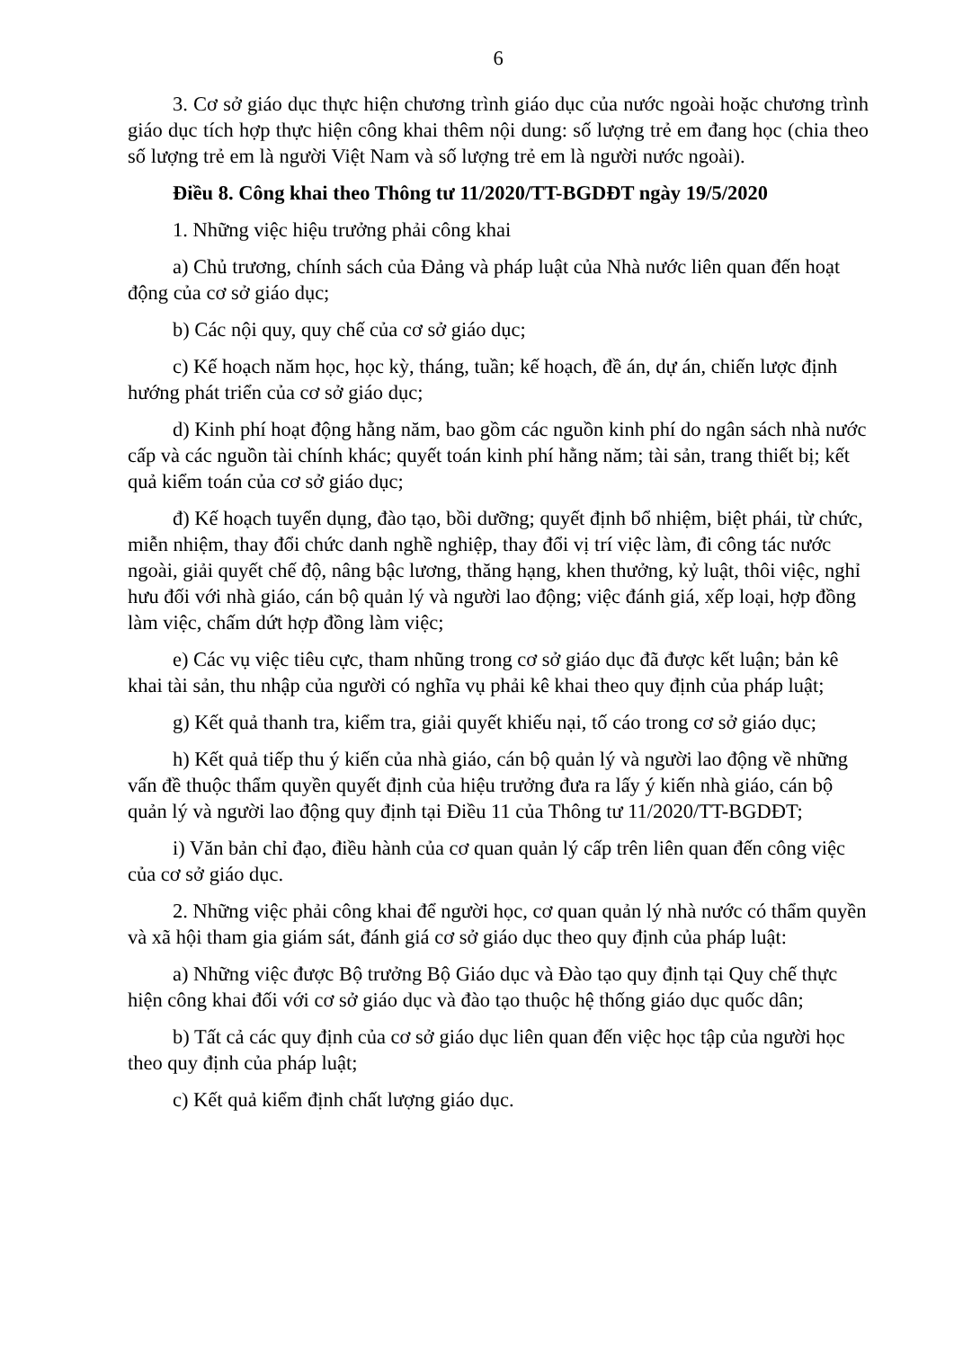6
3. Cơ sở giáo dục thực hiện chương trình giáo dục của nước ngoài hoặc chương trình giáo dục tích hợp thực hiện công khai thêm nội dung: số lượng trẻ em đang học (chia theo số lượng trẻ em là người Việt Nam và số lượng trẻ em là người nước ngoài).
Điều 8. Công khai theo Thông tư 11/2020/TT-BGDĐT ngày 19/5/2020
1. Những việc hiệu trưởng phải công khai
a) Chủ trương, chính sách của Đảng và pháp luật của Nhà nước liên quan đến hoạt động của cơ sở giáo dục;
b) Các nội quy, quy chế của cơ sở giáo dục;
c) Kế hoạch năm học, học kỳ, tháng, tuần; kế hoạch, đề án, dự án, chiến lược định hướng phát triển của cơ sở giáo dục;
d) Kinh phí hoạt động hằng năm, bao gồm các nguồn kinh phí do ngân sách nhà nước cấp và các nguồn tài chính khác; quyết toán kinh phí hằng năm; tài sản, trang thiết bị; kết quả kiểm toán của cơ sở giáo dục;
đ) Kế hoạch tuyển dụng, đào tạo, bồi dưỡng; quyết định bổ nhiệm, biệt phái, từ chức, miễn nhiệm, thay đổi chức danh nghề nghiệp, thay đổi vị trí việc làm, đi công tác nước ngoài, giải quyết chế độ, nâng bậc lương, thăng hạng, khen thưởng, kỷ luật, thôi việc, nghỉ hưu đối với nhà giáo, cán bộ quản lý và người lao động; việc đánh giá, xếp loại, hợp đồng làm việc, chấm dứt hợp đồng làm việc;
e) Các vụ việc tiêu cực, tham nhũng trong cơ sở giáo dục đã được kết luận; bản kê khai tài sản, thu nhập của người có nghĩa vụ phải kê khai theo quy định của pháp luật;
g) Kết quả thanh tra, kiểm tra, giải quyết khiếu nại, tố cáo trong cơ sở giáo dục;
h) Kết quả tiếp thu ý kiến của nhà giáo, cán bộ quản lý và người lao động về những vấn đề thuộc thẩm quyền quyết định của hiệu trưởng đưa ra lấy ý kiến nhà giáo, cán bộ quản lý và người lao động quy định tại Điều 11 của Thông tư 11/2020/TT-BGDĐT;
i) Văn bản chỉ đạo, điều hành của cơ quan quản lý cấp trên liên quan đến công việc của cơ sở giáo dục.
2. Những việc phải công khai để người học, cơ quan quản lý nhà nước có thẩm quyền và xã hội tham gia giám sát, đánh giá cơ sở giáo dục theo quy định của pháp luật:
a) Những việc được Bộ trưởng Bộ Giáo dục và Đào tạo quy định tại Quy chế thực hiện công khai đối với cơ sở giáo dục và đào tạo thuộc hệ thống giáo dục quốc dân;
b) Tất cả các quy định của cơ sở giáo dục liên quan đến việc học tập của người học theo quy định của pháp luật;
c) Kết quả kiểm định chất lượng giáo dục.